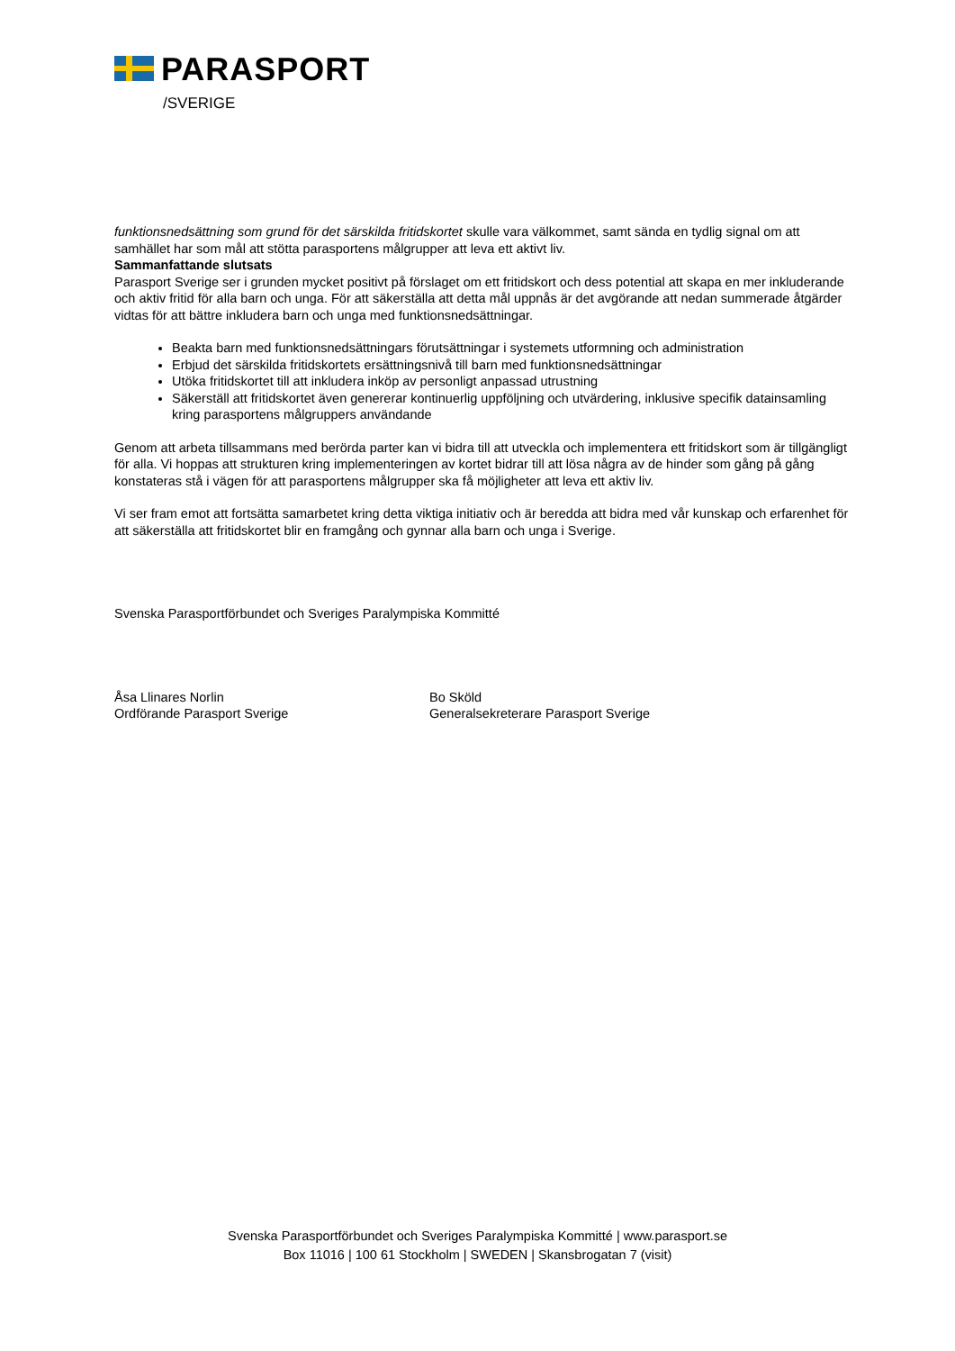PARASPORT
/SVERIGE
funktionsnedsättning som grund för det särskilda fritidskortet skulle vara välkommet, samt sända en tydlig signal om att samhället har som mål att stötta parasportens målgrupper att leva ett aktivt liv.
Sammanfattande slutsats
Parasport Sverige ser i grunden mycket positivt på förslaget om ett fritidskort och dess potential att skapa en mer inkluderande och aktiv fritid för alla barn och unga. För att säkerställa att detta mål uppnås är det avgörande att nedan summerade åtgärder vidtas för att bättre inkludera barn och unga med funktionsnedsättningar.
Beakta barn med funktionsnedsättningars förutsättningar i systemets utformning och administration
Erbjud det särskilda fritidskortets ersättningsnivå till barn med funktionsnedsättningar
Utöka fritidskortet till att inkludera inköp av personligt anpassad utrustning
Säkerställ att fritidskortet även genererar kontinuerlig uppföljning och utvärdering, inklusive specifik datainsamling kring parasportens målgruppers användande
Genom att arbeta tillsammans med berörda parter kan vi bidra till att utveckla och implementera ett fritidskort som är tillgängligt för alla. Vi hoppas att strukturen kring implementeringen av kortet bidrar till att lösa några av de hinder som gång på gång konstateras stå i vägen för att parasportens målgrupper ska få möjligheter att leva ett aktiv liv.
Vi ser fram emot att fortsätta samarbetet kring detta viktiga initiativ och är beredda att bidra med vår kunskap och erfarenhet för att säkerställa att fritidskortet blir en framgång och gynnar alla barn och unga i Sverige.
Svenska Parasportförbundet och Sveriges Paralympiska Kommitté
Åsa Llinares Norlin
Ordförande Parasport Sverige
Bo Sköld
Generalsekreterare Parasport Sverige
Svenska Parasportförbundet och Sveriges Paralympiska Kommitté | www.parasport.se
Box 11016 | 100 61 Stockholm | SWEDEN | Skansbrogatan 7 (visit)